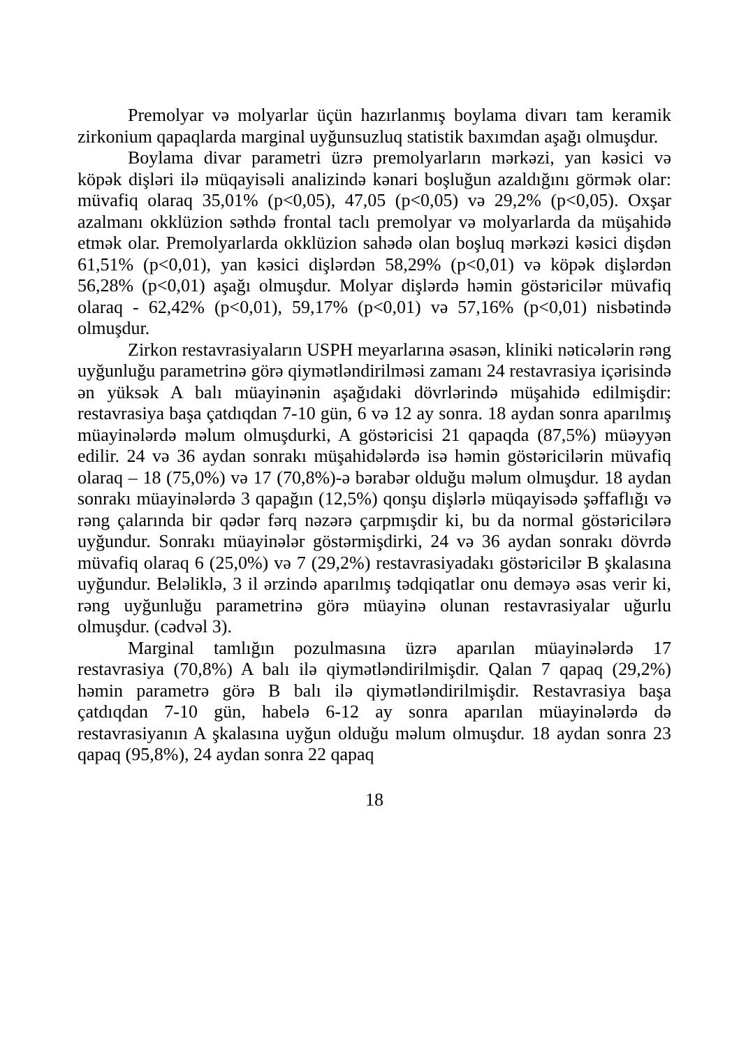Premolyar və molyarlar üçün hazırlanmış boylama divarı tam keramik zirkonium qapaqlarda marginal uyğunsuzluq statistik baxımdan aşağı olmuşdur.
Boylama divar parametri üzrə premolyarların mərkəzi, yan kəsici və köpək dişləri ilə müqayisəli analizində kənari boşluğun azaldığını görmək olar: müvafiq olaraq 35,01% (p<0,05), 47,05 (p<0,05) və 29,2% (p<0,05). Oxşar azalmanı okklüzion səthdə frontal taclı premolyar və molyarlarda da müşahidə etmək olar. Premolyarlarda okklüzion sahədə olan boşluq mərkəzi kəsici dişdən 61,51% (p<0,01), yan kəsici dişlərdən 58,29% (p<0,01) və köpək dişlərdən 56,28% (p<0,01) aşağı olmuşdur. Molyar dişlərdə həmin göstəricilər müvafiq olaraq - 62,42% (p<0,01), 59,17% (p<0,01) və 57,16% (p<0,01) nisbətində olmuşdur.
Zirkon restavrasiyaların USPH meyarlarına əsasən, kliniki nəticələrin rəng uyğunluğu parametrinə görə qiymətləndirilməsi zamanı 24 restavrasiya içərisində ən yüksək A balı müayinənin aşağıdaki dövrlərində müşahidə edilmişdir: restavrasiya başa çatdıqdan 7-10 gün, 6 və 12 ay sonra. 18 aydan sonra aparılmış müayinələrdə məlum olmuşdurki, A göstəricisi 21 qapaqda (87,5%) müəyyən edilir. 24 və 36 aydan sonrakı müşahidələrdə isə həmin göstəricilərin müvafiq olaraq – 18 (75,0%) və 17 (70,8%)-ə bərabər olduğu məlum olmuşdur. 18 aydan sonrakı müayinələrdə 3 qapağın (12,5%) qonşu dişlərlə müqayisədə şəffaflığı və rəng çalarında bir qədər fərq nəzərə çarpmışdir ki, bu da normal göstəricilərə uyğundur. Sonrakı müayinələr göstərmişdirki, 24 və 36 aydan sonrakı dövrdə müvafiq olaraq 6 (25,0%) və 7 (29,2%) restavrasiyadakı göstəricilər B şkalasına uyğundur. Beləliklə, 3 il ərzində aparılmış tədqiqatlar onu deməyə əsas verir ki, rəng uyğunluğu parametrinə görə müayinə olunan restavrasiyalar uğurlu olmuşdur. (cədvəl 3).
Marginal tamlığın pozulmasına üzrə aparılan müayinələrdə 17 restavrasiya (70,8%) A balı ilə qiymətləndirilmişdir. Qalan 7 qapaq (29,2%) həmin parametrə görə B balı ilə qiymətləndirilmişdir. Restavrasiya başa çatdıqdan 7-10 gün, habelə 6-12 ay sonra aparılan müayinələrdə də restavrasiyanın A şkalasına uyğun olduğu məlum olmuşdur. 18 aydan sonra 23 qapaq (95,8%), 24 aydan sonra 22 qapaq
18